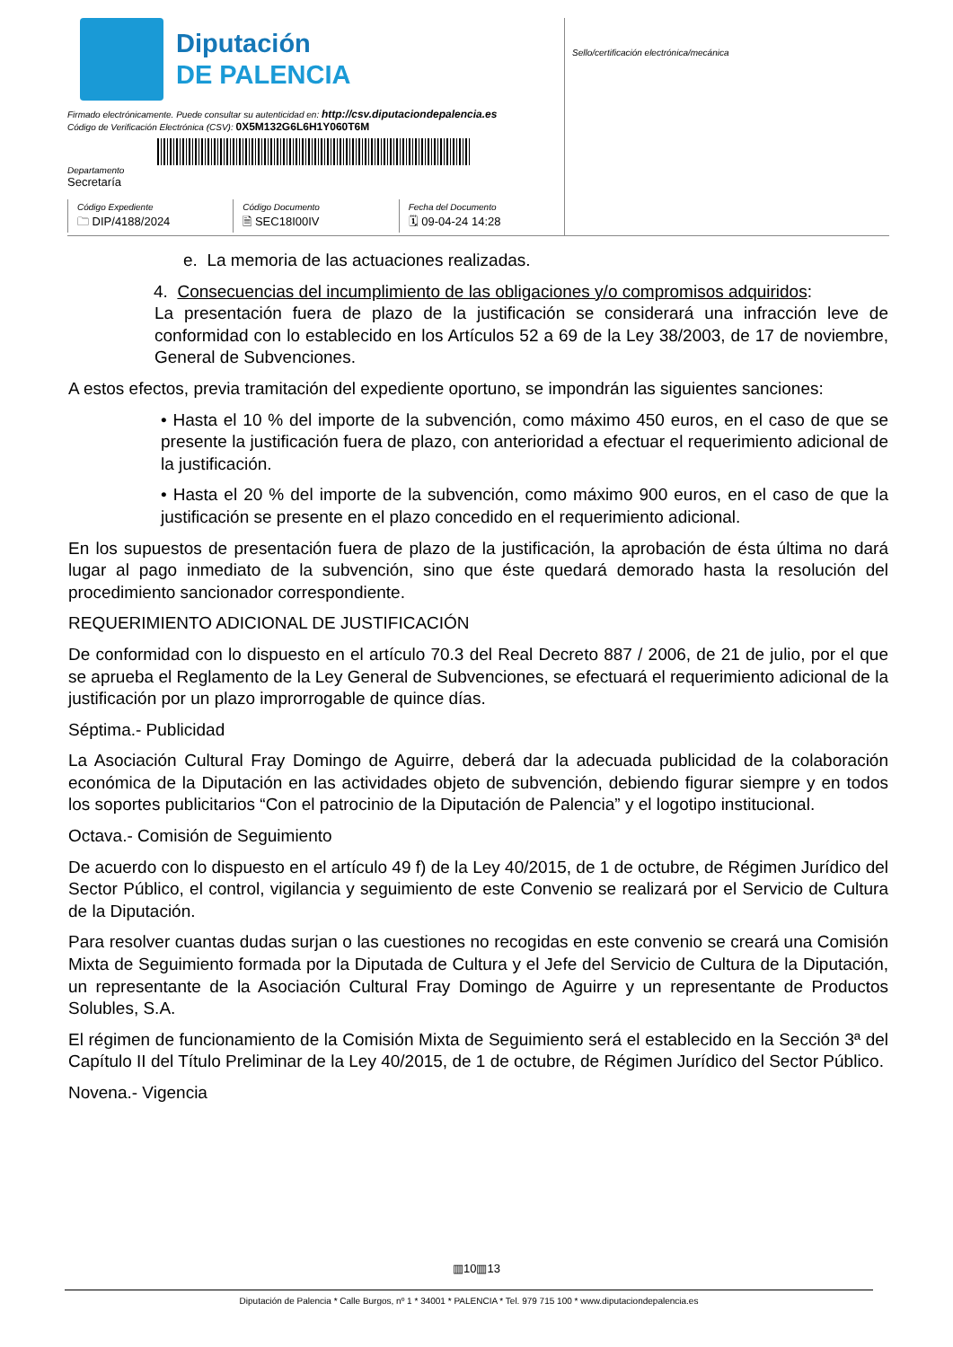Diputación
DE PALENCIA
Firmado electrónicamente. Puede consultar su autenticidad en: http://csv.diputaciondepalencia.es
Código de Verificación Electrónica (CSV): 0X5M132G6L6H1Y060T6M
Departamento
Secretaría
Código Expediente
🗀 DIP/4188/2024
Código Documento
🗎 SEC18I00IV
Fecha del Documento
🗓 09-04-24 14:28
Sello/certificación electrónica/mecánica
e. La memoria de las actuaciones realizadas.
4. Consecuencias del incumplimiento de las obligaciones y/o compromisos adquiridos:
La presentación fuera de plazo de la justificación se considerará una infracción leve de conformidad con lo establecido en los Artículos 52 a 69 de la Ley 38/2003, de 17 de noviembre, General de Subvenciones.
A estos efectos, previa tramitación del expediente oportuno, se impondrán las siguientes sanciones:
• Hasta el 10 % del importe de la subvención, como máximo 450 euros, en el caso de que se presente la justificación fuera de plazo, con anterioridad a efectuar el requerimiento adicional de la justificación.
• Hasta el 20 % del importe de la subvención, como máximo 900 euros, en el caso de que la justificación se presente en el plazo concedido en el requerimiento adicional.
En los supuestos de presentación fuera de plazo de la justificación, la aprobación de ésta última no dará lugar al pago inmediato de la subvención, sino que éste quedará demorado hasta la resolución del procedimiento sancionador correspondiente.
REQUERIMIENTO ADICIONAL DE JUSTIFICACIÓN
De conformidad con lo dispuesto en el artículo 70.3 del Real Decreto 887 / 2006, de 21 de julio, por el que se aprueba el Reglamento de la Ley General de Subvenciones, se efectuará el requerimiento adicional de la justificación por un plazo improrrogable de quince días.
Séptima.- Publicidad
La Asociación Cultural Fray Domingo de Aguirre, deberá dar la adecuada publicidad de la colaboración económica de la Diputación en las actividades objeto de subvención, debiendo figurar siempre y en todos los soportes publicitarios “Con el patrocinio de la Diputación de Palencia” y el logotipo institucional.
Octava.- Comisión de Seguimiento
De acuerdo con lo dispuesto en el artículo 49 f) de la Ley 40/2015, de 1 de octubre, de Régimen Jurídico del Sector Público, el control, vigilancia y seguimiento de este Convenio se realizará por el Servicio de Cultura de la Diputación.
Para resolver cuantas dudas surjan o las cuestiones no recogidas en este convenio se creará una Comisión Mixta de Seguimiento formada por la Diputada de Cultura y el Jefe del Servicio de Cultura de la Diputación, un representante de la Asociación Cultural Fray Domingo de Aguirre y un representante de Productos Solubles, S.A.
El régimen de funcionamiento de la Comisión Mixta de Seguimiento será el establecido en la Sección 3ª del Capítulo II del Título Preliminar de la Ley 40/2015, de 1 de octubre, de Régimen Jurídico del Sector Público.
Novena.- Vigencia
▥10▥13
Diputación de Palencia * Calle Burgos, nº 1 * 34001 * PALENCIA * Tel. 979 715 100 * www.diputaciondepalencia.es